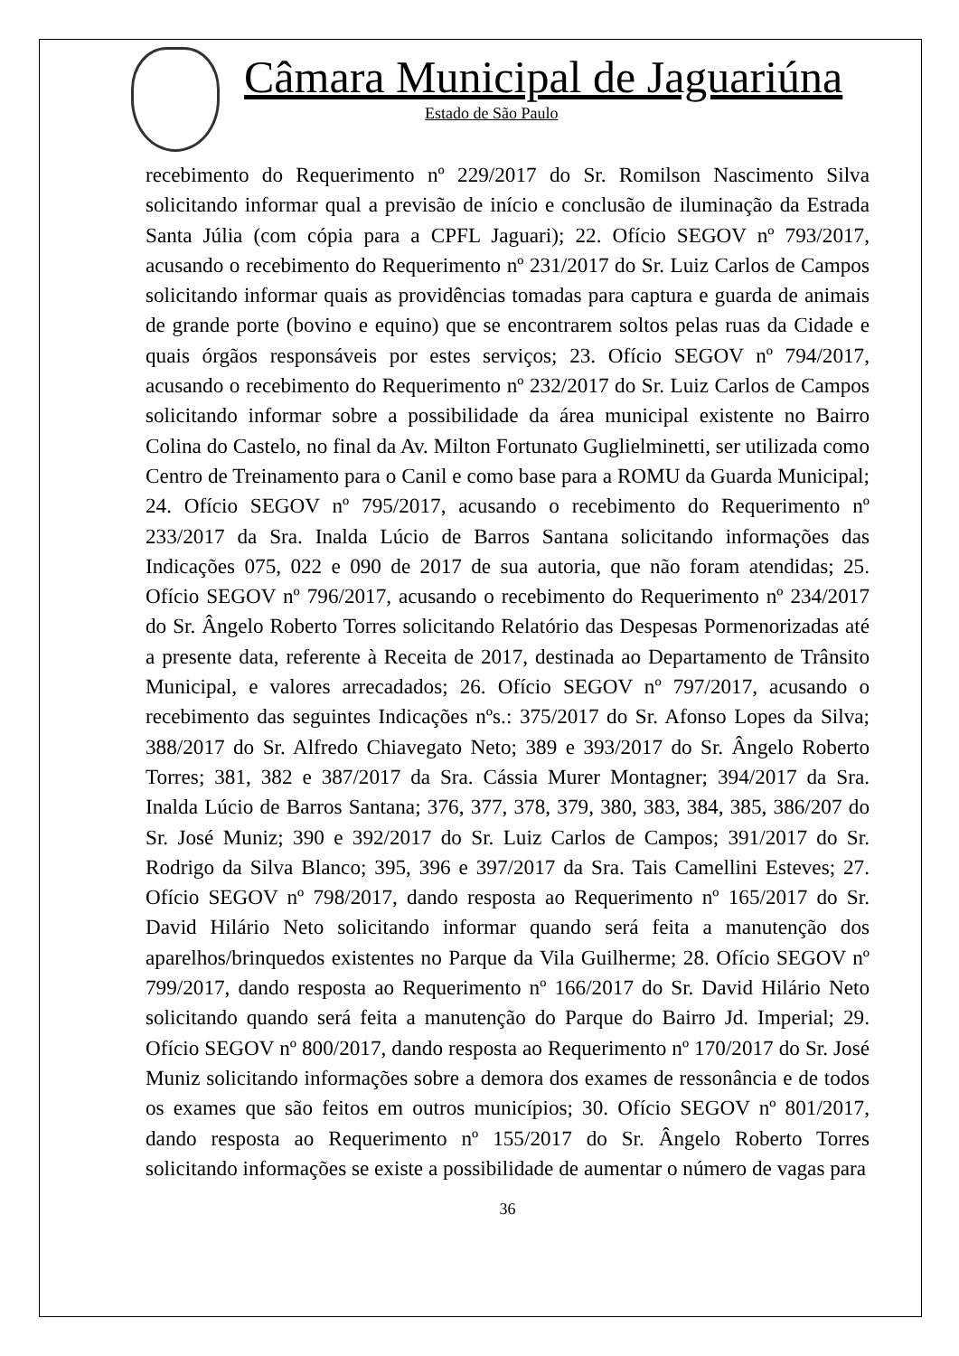Câmara Municipal de Jaguariúna
Estado de São Paulo
recebimento do Requerimento nº 229/2017 do Sr. Romilson Nascimento Silva solicitando informar qual a previsão de início e conclusão de iluminação da Estrada Santa Júlia (com cópia para a CPFL Jaguari); 22. Ofício SEGOV nº 793/2017, acusando o recebimento do Requerimento nº 231/2017 do Sr. Luiz Carlos de Campos solicitando informar quais as providências tomadas para captura e guarda de animais de grande porte (bovino e equino) que se encontrarem soltos pelas ruas da Cidade e quais órgãos responsáveis por estes serviços; 23. Ofício SEGOV nº 794/2017, acusando o recebimento do Requerimento nº 232/2017 do Sr. Luiz Carlos de Campos solicitando informar sobre a possibilidade da área municipal existente no Bairro Colina do Castelo, no final da Av. Milton Fortunato Guglielminetti, ser utilizada como Centro de Treinamento para o Canil e como base para a ROMU da Guarda Municipal; 24. Ofício SEGOV nº 795/2017, acusando o recebimento do Requerimento nº 233/2017 da Sra. Inalda Lúcio de Barros Santana solicitando informações das Indicações 075, 022 e 090 de 2017 de sua autoria, que não foram atendidas; 25. Ofício SEGOV nº 796/2017, acusando o recebimento do Requerimento nº 234/2017 do Sr. Ângelo Roberto Torres solicitando Relatório das Despesas Pormenorizadas até a presente data, referente à Receita de 2017, destinada ao Departamento de Trânsito Municipal, e valores arrecadados; 26. Ofício SEGOV nº 797/2017, acusando o recebimento das seguintes Indicações nºs.: 375/2017 do Sr. Afonso Lopes da Silva; 388/2017 do Sr. Alfredo Chiavegato Neto; 389 e 393/2017 do Sr. Ângelo Roberto Torres; 381, 382 e 387/2017 da Sra. Cássia Murer Montagner; 394/2017 da Sra. Inalda Lúcio de Barros Santana; 376, 377, 378, 379, 380, 383, 384, 385, 386/207 do Sr. José Muniz; 390 e 392/2017 do Sr. Luiz Carlos de Campos; 391/2017 do Sr. Rodrigo da Silva Blanco; 395, 396 e 397/2017 da Sra. Tais Camellini Esteves; 27. Ofício SEGOV nº 798/2017, dando resposta ao Requerimento nº 165/2017 do Sr. David Hilário Neto solicitando informar quando será feita a manutenção dos aparelhos/brinquedos existentes no Parque da Vila Guilherme; 28. Ofício SEGOV nº 799/2017, dando resposta ao Requerimento nº 166/2017 do Sr. David Hilário Neto solicitando quando será feita a manutenção do Parque do Bairro Jd. Imperial; 29. Ofício SEGOV nº 800/2017, dando resposta ao Requerimento nº 170/2017 do Sr. José Muniz solicitando informações sobre a demora dos exames de ressonância e de todos os exames que são feitos em outros municípios; 30. Ofício SEGOV nº 801/2017, dando resposta ao Requerimento nº 155/2017 do Sr. Ângelo Roberto Torres solicitando informações se existe a possibilidade de aumentar o número de vagas para
36